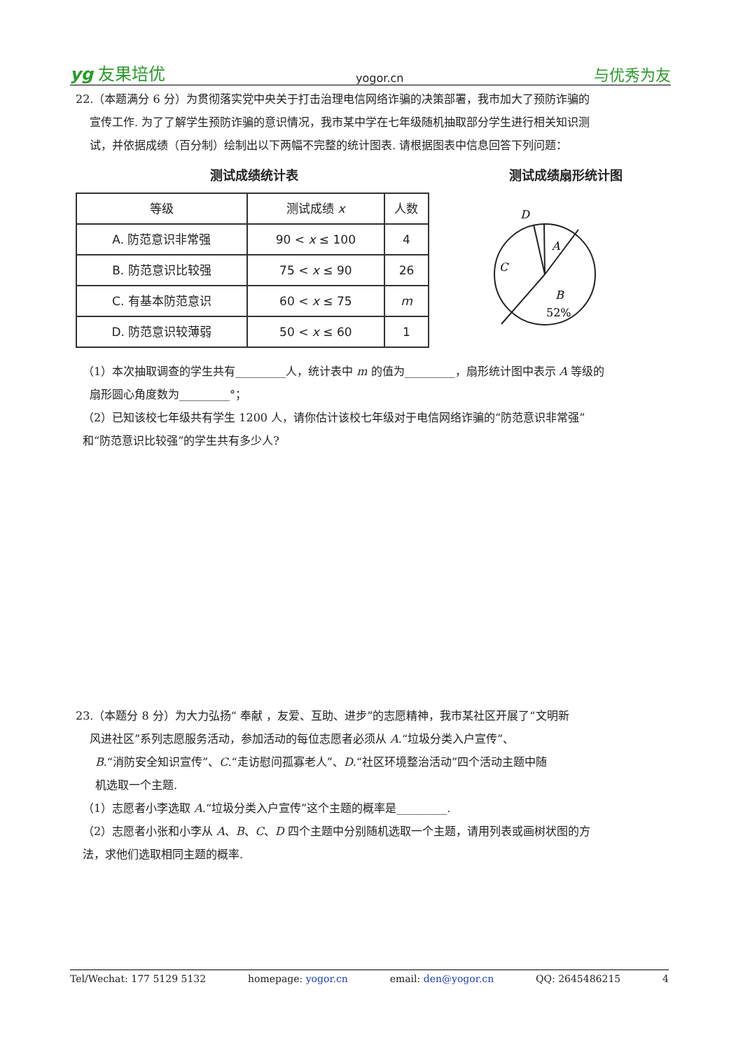yg 友果培优 yogor.cn 与优秀为友
22.（本题满分 6 分）为贯彻落实党中央关于打击治理电信网络诈骗的决策部署，我市加大了预防诈骗的
宣传工作. 为了了解学生预防诈骗的意识情况，我市某中学在七年级随机抽取部分学生进行相关知识测
试，并依据成绩（百分制）绘制出以下两幅不完整的统计图表. 请根据图表中信息回答下列问题：
测试成绩统计表
| 等级 | 测试成绩 x | 人数 |
| --- | --- | --- |
| A. 防范意识非常强 | 90 < x ≤ 100 | 4 |
| B. 防范意识比较强 | 75 < x ≤ 90 | 26 |
| C. 有基本防范意识 | 60 < x ≤ 75 | m |
| D. 防范意识较薄弱 | 50 < x ≤ 60 | 1 |
测试成绩扇形统计图
D
A
C
B
52%
（1）本次抽取调查的学生共有_________人，统计表中 m 的值为_________，扇形统计图中表示 A 等级的
扇形圆心角度数为_________°；
（2）已知该校七年级共有学生 1200 人，请你估计该校七年级对于电信网络诈骗的“防范意识非常强”
和“防范意识比较强”的学生共有多少人?
23.（本题分 8 分）为大力弘扬“ 奉献 ，友爱、互助、进步”的志愿精神，我市某社区开展了“文明新
风进社区”系列志愿服务活动，参加活动的每位志愿者必须从 A.“垃圾分类入户宣传”、
B.“消防安全知识宣传”、C.“走访慰问孤寡老人”、D.“社区环境整治活动”四个活动主题中随
机选取一个主题.
（1）志愿者小李选取 A.“垃圾分类入户宣传”这个主题的概率是_________.
（2）志愿者小张和小李从 A、B、C、D 四个主题中分别随机选取一个主题，请用列表或画树状图的方
法，求他们选取相同主题的概率.
Tel/Wechat: 177 5129 5132 homepage: yogor.cn email: den@yogor.cn QQ: 2645486215 4